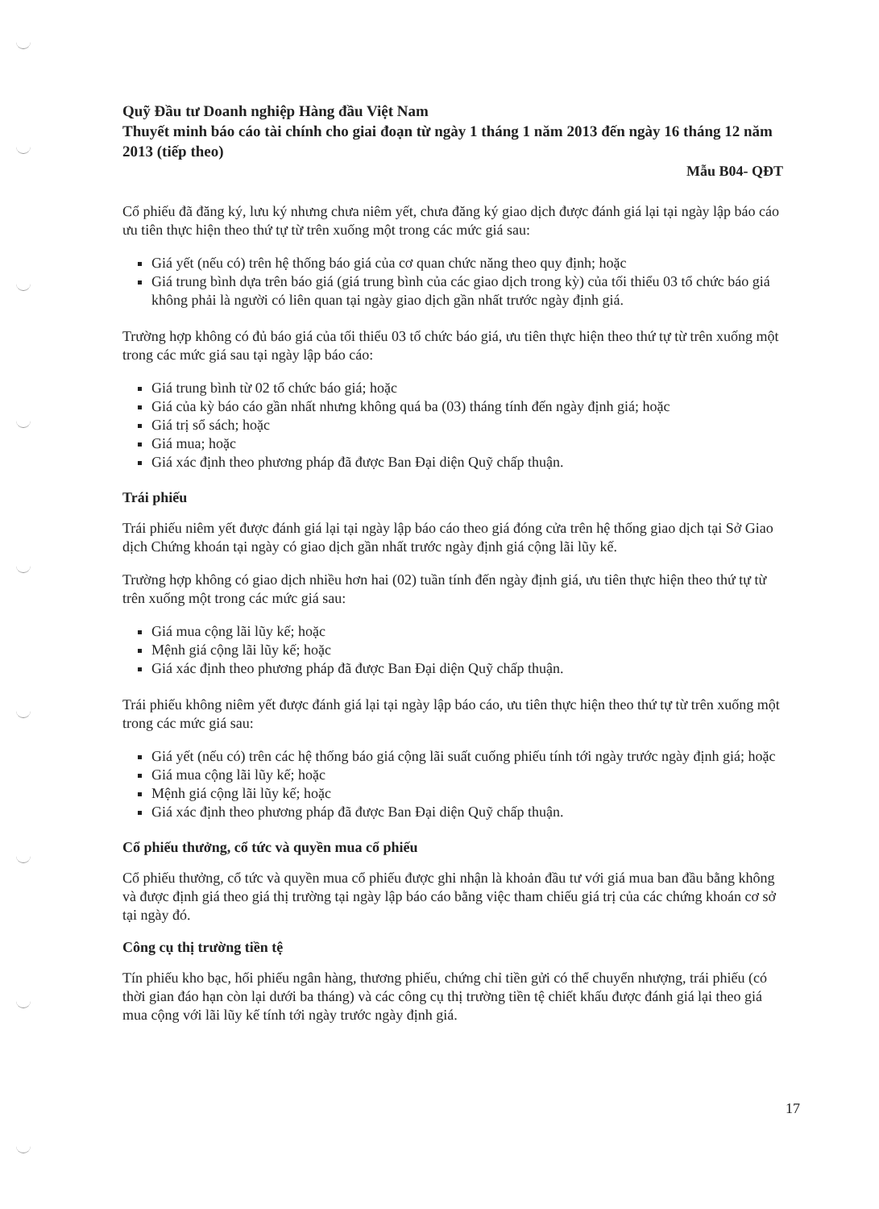Quỹ Đầu tư Doanh nghiệp Hàng đầu Việt Nam
Thuyết minh báo cáo tài chính cho giai đoạn từ ngày 1 tháng 1 năm 2013 đến ngày 16 tháng 12 năm 2013 (tiếp theo)
Mẫu B04- QĐT
Cổ phiếu đã đăng ký, lưu ký nhưng chưa niêm yết, chưa đăng ký giao dịch được đánh giá lại tại ngày lập báo cáo ưu tiên thực hiện theo thứ tự từ trên xuống một trong các mức giá sau:
Giá yết (nếu có) trên hệ thống báo giá của cơ quan chức năng theo quy định; hoặc
Giá trung bình dựa trên báo giá (giá trung bình của các giao dịch trong kỳ) của tối thiểu 03 tổ chức báo giá không phải là người có liên quan tại ngày giao dịch gần nhất trước ngày định giá.
Trường hợp không có đủ báo giá của tối thiểu 03 tổ chức báo giá, ưu tiên thực hiện theo thứ tự từ trên xuống một trong các mức giá sau tại ngày lập báo cáo:
Giá trung bình từ 02 tổ chức báo giá; hoặc
Giá của kỳ báo cáo gần nhất nhưng không quá ba (03) tháng tính đến ngày định giá; hoặc
Giá trị sổ sách; hoặc
Giá mua; hoặc
Giá xác định theo phương pháp đã được Ban Đại diện Quỹ chấp thuận.
Trái phiếu
Trái phiếu niêm yết được đánh giá lại tại ngày lập báo cáo theo giá đóng cửa trên hệ thống giao dịch tại Sở Giao dịch Chứng khoán tại ngày có giao dịch gần nhất trước ngày định giá cộng lãi lũy kế.
Trường hợp không có giao dịch nhiều hơn hai (02) tuần tính đến ngày định giá, ưu tiên thực hiện theo thứ tự từ trên xuống một trong các mức giá sau:
Giá mua cộng lãi lũy kế; hoặc
Mệnh giá cộng lãi lũy kế; hoặc
Giá xác định theo phương pháp đã được Ban Đại diện Quỹ chấp thuận.
Trái phiếu không niêm yết được đánh giá lại tại ngày lập báo cáo, ưu tiên thực hiện theo thứ tự từ trên xuống một trong các mức giá sau:
Giá yết (nếu có) trên các hệ thống báo giá cộng lãi suất cuống phiếu tính tới ngày trước ngày định giá; hoặc
Giá mua cộng lãi lũy kế; hoặc
Mệnh giá cộng lãi lũy kế; hoặc
Giá xác định theo phương pháp đã được Ban Đại diện Quỹ chấp thuận.
Cổ phiếu thưởng, cổ tức và quyền mua cổ phiếu
Cổ phiếu thưởng, cổ tức và quyền mua cổ phiếu được ghi nhận là khoản đầu tư với giá mua ban đầu bằng không và được định giá theo giá thị trường tại ngày lập báo cáo bằng việc tham chiếu giá trị của các chứng khoán cơ sở tại ngày đó.
Công cụ thị trường tiền tệ
Tín phiếu kho bạc, hối phiếu ngân hàng, thương phiếu, chứng chỉ tiền gửi có thể chuyển nhượng, trái phiếu (có thời gian đáo hạn còn lại dưới ba tháng) và các công cụ thị trường tiền tệ chiết khấu được đánh giá lại theo giá mua cộng với lãi lũy kế tính tới ngày trước ngày định giá.
17